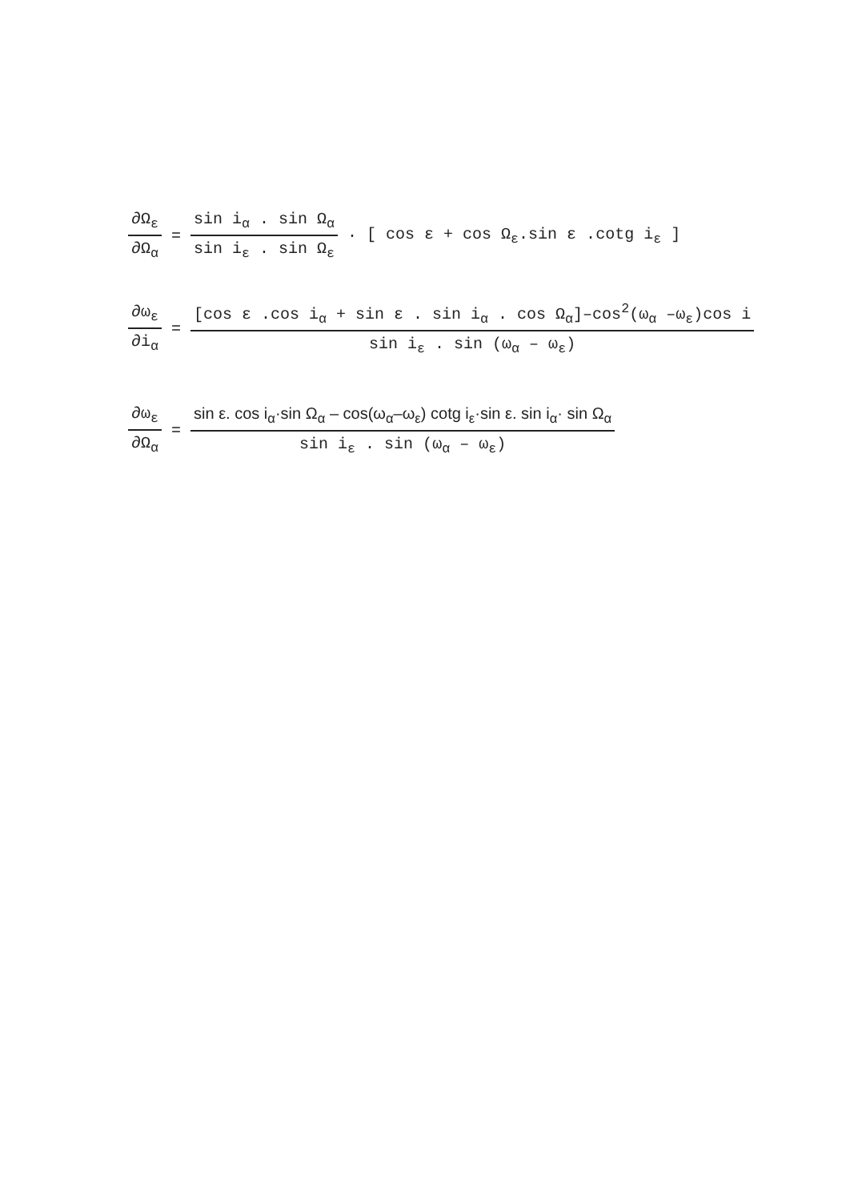∂Ω<sub>ε</sub> ∂Ω<sub>α</sub> = sin i<sub>α</sub> . sin Ω<sub>α</sub> sin i<sub>ε</sub> . sin Ω<sub>ε</sub> · [ cos ε + cos Ω<sub>ε</sub>.sin ε .cotg i<sub>ε</sub> ]
∂ω<sub>ε</sub> ∂i<sub>α</sub> = [cos ε .cos i<sub>α</sub> + sin ε . sin i<sub>α</sub> . cos Ω<sub>α</sub>]–cos<sup>2</sup>(ω<sub>α</sub> –ω<sub>ε</sub>)cos i sin i<sub>ε</sub> . sin (ω<sub>α</sub> – ω<sub>ε</sub>)
∂ω<sub>ε</sub> ∂Ω<sub>α</sub> = sin ε. cos i<sub>α</sub>·sin Ω<sub>α</sub> – cos(ω<sub>α</sub>–ω<sub>ε</sub>) cotg i<sub>ε</sub>·sin ε. sin i<sub>α</sub>· sin Ω<sub>α</sub> sin i<sub>ε</sub> . sin (ω<sub>α</sub> – ω<sub>ε</sub>)